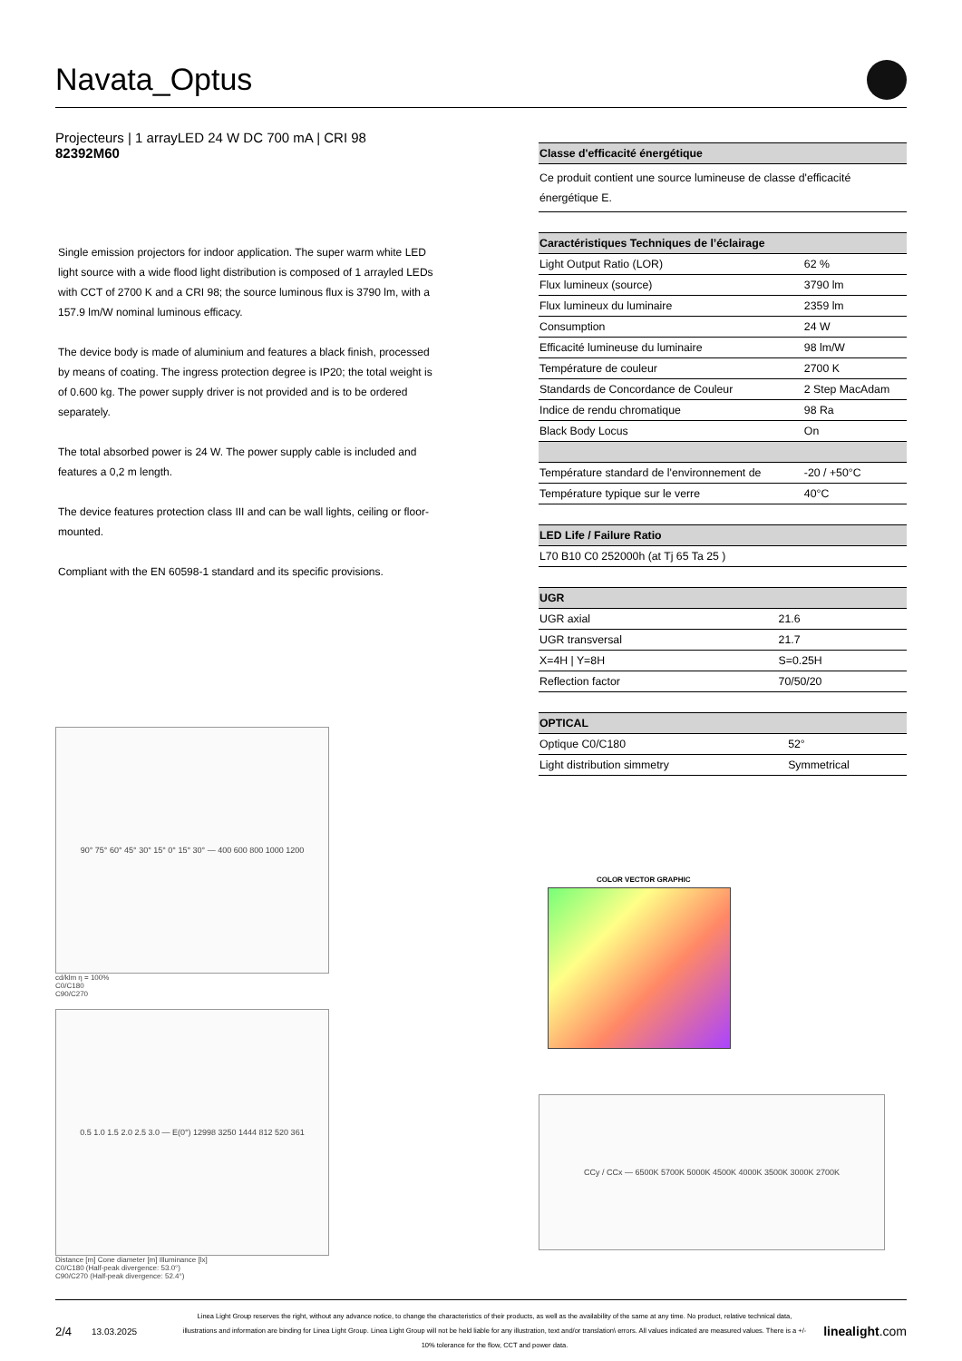Navata_Optus
Projecteurs | 1 arrayLED 24 W DC 700 mA | CRI 98
82392M60
Single emission projectors for indoor application. The super warm white LED light source with a wide flood light distribution is composed of 1 arrayled LEDs with CCT of 2700 K and a CRI 98; the source luminous flux is 3790 lm, with a 157.9 lm/W nominal luminous efficacy.
The device body is made of aluminium and features a black finish, processed by means of coating. The ingress protection degree is IP20; the total weight is of 0.600 kg. The power supply driver is not provided and is to be ordered separately.
The total absorbed power is 24 W. The power supply cable is included and features a 0,2 m length.
The device features protection class III and can be wall lights, ceiling or floor-mounted.
Compliant with the EN 60598-1 standard and its specific provisions.
90° 75° 60° 45° 30° 15° 0° 15° 30° — 400 600 800 1000 1200
cd/klm η = 100%
C0/C180
C90/C270
0.5 1.0 1.5 2.0 2.5 3.0 — E(0°) 12998 3250 1444 812 520 361
Distance [m] Cone diameter [m] Illuminance [lx]
C0/C180 (Half-peak divergence: 53.0°)
C90/C270 (Half-peak divergence: 52.4°)
| Classe d'efficacité énergétique |
| --- |
| Ce produit contient une source lumineuse de classe d'efficacité énergétique E. |
| Caractéristiques Techniques de l’éclairage | |
| --- | --- |
| Light Output Ratio (LOR) | 62 % |
| Flux lumineux (source) | 3790 lm |
| Flux lumineux du luminaire | 2359 lm |
| Consumption | 24 W |
| Efficacité lumineuse du luminaire | 98 lm/W |
| Température de couleur | 2700 K |
| Standards de Concordance de Couleur | 2 Step MacAdam |
| Indice de rendu chromatique | 98 Ra |
| Black Body Locus | On |
| Température standard de l'environnement de | -20 / +50°C |
| Température typique sur le verre | 40°C |
| LED Life / Failure Ratio |
| --- |
| L70 B10 C0 252000h (at Tj 65 Ta 25 ) |
| UGR | |
| --- | --- |
| UGR axial | 21.6 |
| UGR transversal | 21.7 |
| X=4H / Y=8H | S=0.25H |
| Reflection factor | 70/50/20 |
| OPTICAL | |
| --- | --- |
| Optique C0/C180 | 52° |
| Light distribution simmetry | Symmetrical |
COLOR VECTOR GRAPHIC
CCy / CCx — 6500K 5700K 5000K 4500K 4000K 3500K 3000K 2700K
2/4 13.03.2025 Linea Light Group reserves the right, without any advance notice, to change the characteristics of their products, as well as the availability of the same at any time. No product, relative technical data, illustrations and information are binding for Linea Light Group. Linea Light Group will not be held liable for any illustration, text and/or translation\ errors. All values indicated are measured values. There is a +/- 10% tolerance for the flow, CCT and power data. linealight.com